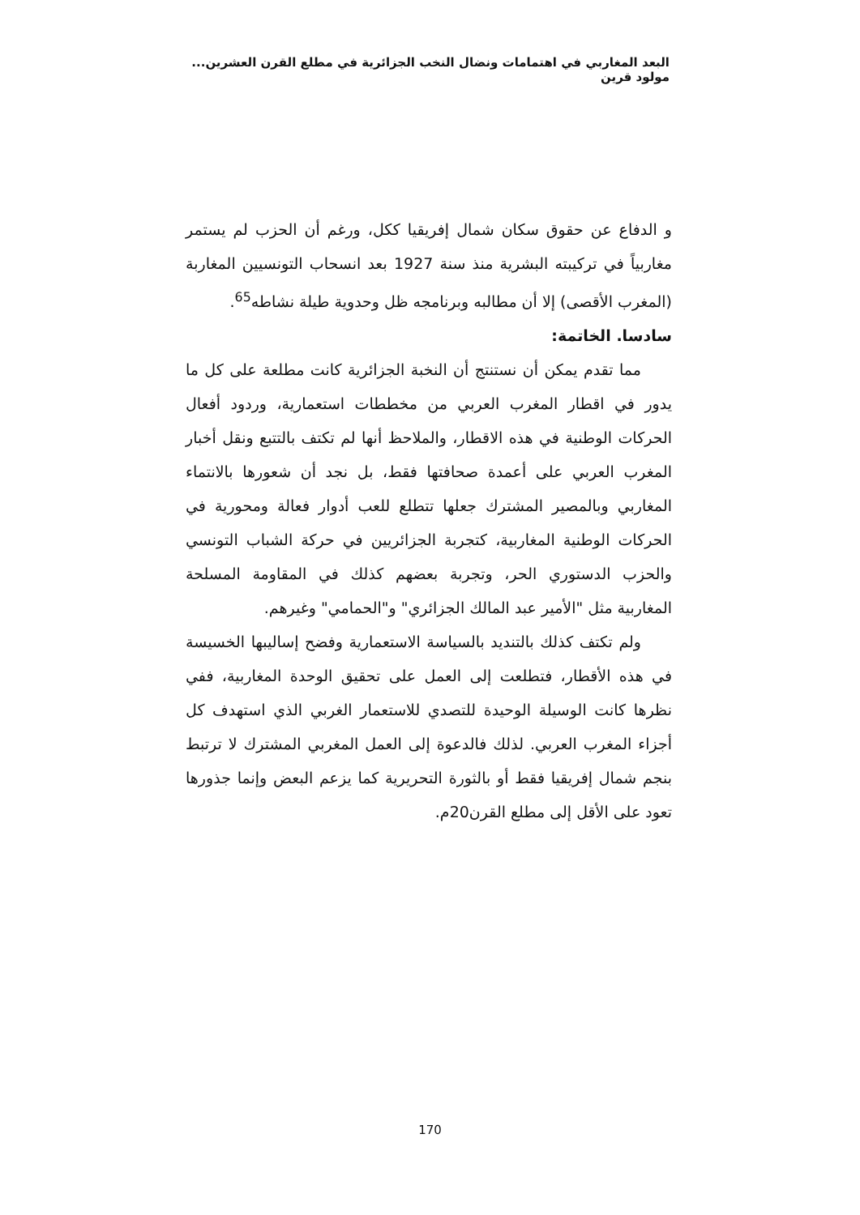البعد المغاربي في اهتمامات ونضال النخب الجزائرية في مطلع القرن العشرين... مولود قرين
و الدفاع عن حقوق سكان شمال إفريقيا ككل، ورغم أن الحزب لم يستمر مغاربياً في تركيبته البشرية منذ سنة 1927 بعد انسحاب التونسيين المغاربة (المغرب الأقصى) إلا أن مطالبه وبرنامجه ظل وحدوية طيلة نشاطه<sup>65</sup>.
سادسا. الخاتمة:
مما تقدم يمكن أن نستنتج أن النخبة الجزائرية كانت مطلعة على كل ما يدور في اقطار المغرب العربي من مخططات استعمارية، وردود أفعال الحركات الوطنية في هذه الاقطار، والملاحظ أنها لم تكتف بالتتبع ونقل أخبار المغرب العربي على أعمدة صحافتها فقط، بل نجد أن شعورها بالانتماء المغاربي وبالمصير المشترك جعلها تتطلع للعب أدوار فعالة ومحورية في الحركات الوطنية المغاربية، كتجربة الجزائريين في حركة الشباب التونسي والحزب الدستوري الحر، وتجربة بعضهم كذلك في المقاومة المسلحة المغاربية مثل "الأمير عبد المالك الجزائري" و"الحمامي" وغيرهم.
ولم تكتف كذلك بالتنديد بالسياسة الاستعمارية وفضح إساليبها الخسيسة في هذه الأقطار، فتطلعت إلى العمل على تحقيق الوحدة المغاربية، ففي نظرها كانت الوسيلة الوحيدة للتصدي للاستعمار الغربي الذي استهدف كل أجزاء المغرب العربي. لذلك فالدعوة إلى العمل المغربي المشترك لا ترتبط بنجم شمال إفريقيا فقط أو بالثورة التحريرية كما يزعم البعض وإنما جذورها تعود على الأقل إلى مطلع القرن20م.
170